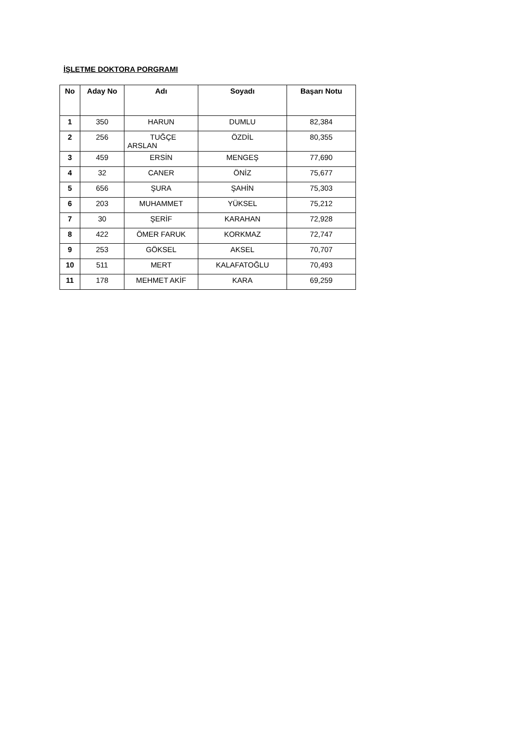İŞLETME DOKTORA PORGRAMI
| No | Aday No | Adı | Soyadı | Başarı Notu |
| --- | --- | --- | --- | --- |
| 1 | 350 | HARUN | DUMLU | 82,384 |
| 2 | 256 | TUĞÇE ARSLAN | ÖZDİL | 80,355 |
| 3 | 459 | ERSİN | MENGEŞ | 77,690 |
| 4 | 32 | CANER | ÖNİZ | 75,677 |
| 5 | 656 | ŞURA | ŞAHİN | 75,303 |
| 6 | 203 | MUHAMMET | YÜKSEL | 75,212 |
| 7 | 30 | ŞERİF | KARAHAN | 72,928 |
| 8 | 422 | ÖMER FARUK | KORKMAZ | 72,747 |
| 9 | 253 | GÖKSEL | AKSEL | 70,707 |
| 10 | 511 | MERT | KALAFATOĞLU | 70,493 |
| 11 | 178 | MEHMET AKİF | KARA | 69,259 |